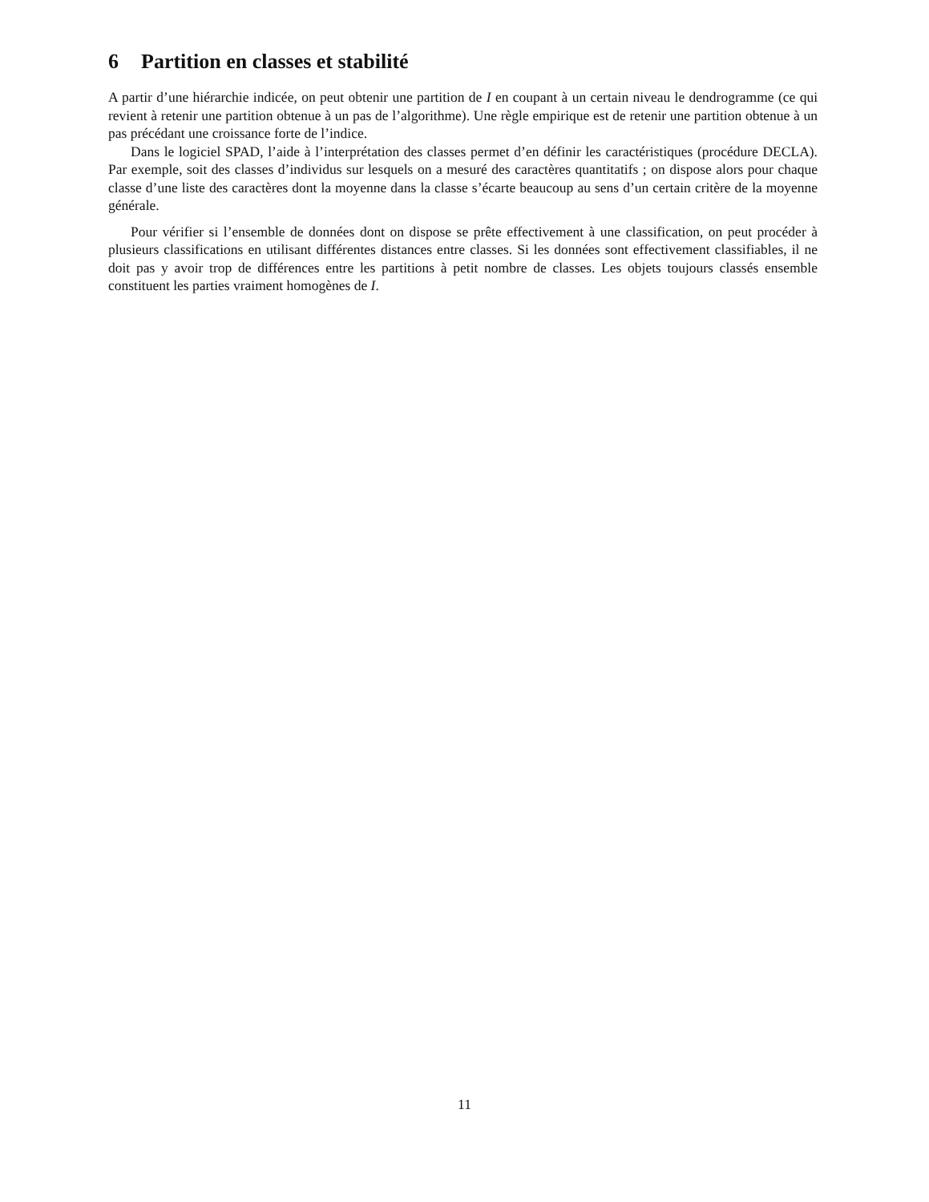6 Partition en classes et stabilité
A partir d’une hiérarchie indicée, on peut obtenir une partition de I en coupant à un certain niveau le dendrogramme (ce qui revient à retenir une partition obtenue à un pas de l’algorithme). Une règle empirique est de retenir une partition obtenue à un pas précédant une croissance forte de l’indice.
Dans le logiciel SPAD, l’aide à l’interprétation des classes permet d’en définir les caractéristiques (procédure DECLA). Par exemple, soit des classes d’individus sur lesquels on a mesuré des caractères quantitatifs ; on dispose alors pour chaque classe d’une liste des caractères dont la moyenne dans la classe s’écarte beaucoup au sens d’un certain critère de la moyenne générale.
Pour vérifier si l’ensemble de données dont on dispose se prête effectivement à une classification, on peut procéder à plusieurs classifications en utilisant différentes distances entre classes. Si les données sont effectivement classifiables, il ne doit pas y avoir trop de différences entre les partitions à petit nombre de classes. Les objets toujours classés ensemble constituent les parties vraiment homogènes de I.
11